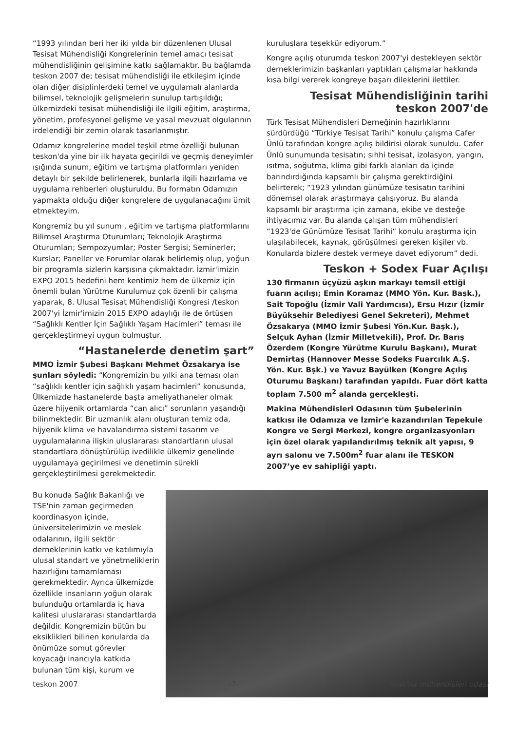“1993 yılından beri her iki yılda bir düzenlenen Ulusal Tesisat Mühendisliği Kongrelerinin temel amacı tesisat mühendisliğinin gelişimine katkı sağlamaktır. Bu bağlamda teskon 2007 de; tesisat mühendisliği ile etkileşim içinde olan diğer disiplinlerdeki temel ve uygulamalı alanlarda bilimsel, teknolojik gelişmelerin sunulup tartışıldığı; ülkemizdeki tesisat mühendisliği ile ilgili eğitim, araştırma, yönetim, profesyonel gelişme ve yasal mevzuat olgularının irdelendiği bir zemin olarak tasarlanmıştır.
Odamız kongrelerine model teşkil etme özelliği bulunan teskon'da yine bir ilk hayata geçirildi ve geçmiş deneyimler ışığında sunum, eğitim ve tartışma platformları yeniden detaylı bir şekilde belirlenerek, bunlarla ilgili hazırlama ve uygulama rehberleri oluşturuldu. Bu formatın Odamızın yapmakta olduğu diğer kongrelere de uygulanacağını ümit etmekteyim.
Kongremiz bu yıl sunum , eğitim ve tartışma platformlarını Bilimsel Araştırma Oturumları; Teknolojik Araştırma Oturumları; Sempozyumlar; Poster Sergisi; Seminerler; Kurslar; Paneller ve Forumlar olarak belirlemiş olup, yoğun bir programla sizlerin karşısına çıkmaktadır. İzmir'imizin EXPO 2015 hedefini hem kentimiz hem de ülkemiz için önemli bulan Yürütme Kurulumuz çok özenli bir çalışma yaparak, 8. Ulusal Tesisat Mühendisliği Kongresi /teskon 2007'yi İzmir'imizin 2015 EXPO adaylığı ile de örtüşen “Sağlıklı Kentler İçin Sağlıklı Yaşam Hacimleri” teması ile gerçekleştirmeyi uygun bulmuştur.
“Hastanelerde denetim şart”
MMO İzmir Şubesi Başkanı Mehmet Özsakarya ise şunları söyledi: “Kongremizin bu yılki ana teması olan “sağlıklı kentler için sağlıklı yaşam hacimleri” konusunda, Ülkemizde hastanelerde başta ameliyathaneler olmak üzere hijyenik ortamlarda “can alıcı” sorunların yaşandığı bilinmektedir. Bir uzmanlık alanı oluşturan temiz oda, hijyenik klima ve havalandırma sistemi tasarım ve uygulamalarına ilişkin uluslararası standartların ulusal standartlara dönüştürülüp ivedilikle ülkemiz genelinde uygulamaya geçirilmesi ve denetimin sürekli gerçekleştirilmesi gerekmektedir.
kuruluşlara teşekkür ediyorum.”
Kongre açılış oturumda teskon 2007'yi destekleyen sektör derneklerimizin başkanları yaptıkları çalışmalar hakkında kısa bilgi vererek kongreye başarı dileklerini ilettiler.
Tesisat Mühendisliğinin tarihi
teskon 2007'de
Türk Tesisat Mühendisleri Derneğinin hazırlıklarını sürdürdüğü “Türkiye Tesisat Tarihi” konulu çalışma Cafer Ünlü tarafından kongre açılış bildirisi olarak sunuldu. Cafer Ünlü sunumunda tesisatın; sıhhi tesisat, izolasyon, yangın, ısıtma, soğutma, klima gibi farklı alanları da içinde barındırdığında kapsamlı bir çalışma gerektirdiğini belirterek; “1923 yılından günümüze tesisatın tarihini dönemsel olarak araştırmaya çalışıyoruz. Bu alanda kapsamlı bir araştırma için zamana, ekibe ve desteğe ihtiyacımız var. Bu alanda çalışan tüm mühendisleri “1923'de Günümüze Tesisat Tarihi” konulu araştırma için ulaşılabilecek, kaynak, görüşülmesi gereken kişiler vb. Konularda bizlere destek vermeye davet ediyorum” dedi.
Teskon + Sodex Fuar Açılışı
130 firmanın üçyüzü aşkın markayı temsil ettiği fuarın açılışı; Emin Koramaz (MMO Yön. Kur. Başk.), Sait Topoğlu (İzmir Vali Yardımcısı), Ersu Hızır (İzmir Büyükşehir Belediyesi Genel Sekreteri), Mehmet Özsakarya (MMO İzmir Şubesi Yön.Kur. Başk.), Selçuk Ayhan (İzmir Milletvekili), Prof. Dr. Barış Özerdem (Kongre Yürütme Kurulu Başkanı), Murat Demirtaş (Hannover Messe Sodeks Fuarcılık A.Ş. Yön. Kur. Bşk.) ve Yavuz Bayülken (Kongre Açılış Oturumu Başkanı) tarafından yapıldı. Fuar dört katta toplam 7.500 m<sup>2</sup> alanda gerçekleşti.
Makina Mühendisleri Odasının tüm Şubelerinin katkısı ile Odamıza ve İzmir'e kazandırılan Tepekule Kongre ve Sergi Merkezi, kongre organizasyonları için özel olarak yapılandırılmış teknik alt yapısı, 9 ayrı salonu ve 7.500m<sup>2</sup> fuar alanı ile TESKON 2007’ye ev sahipliği yaptı.
Bu konuda Sağlık Bakanlığı ve TSE'nin zaman geçirmeden koordinasyon içinde, üniversitelerimizin ve meslek odalarının, ilgili sektör derneklerinin katkı ve katılımıyla ulusal standart ve yönetmeliklerin hazırlığını tamamlaması gerekmektedir. Ayrıca ülkemizde özellikle insanların yoğun olarak bulunduğu ortamlarda iç hava kalitesi uluslararası standartlarda değildir. Kongremizin bütün bu eksiklikleri bilinen konularda da önümüze somut görevler koyacağı inancıyla katkıda bulunan tüm kişi, kurum ve
teskon 2007 -7- makina mühendisleri odası